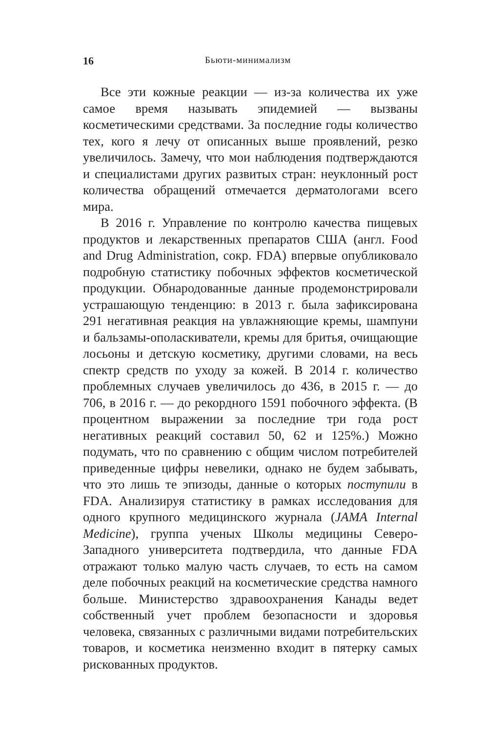16 Бьюти-минимализм
Все эти кожные реакции — из-за количества их уже самое время называть эпидемией — вызваны косметическими средствами. За последние годы количество тех, кого я лечу от описанных выше проявлений, резко увеличилось. Замечу, что мои наблюдения подтверждаются и специалистами других развитых стран: неуклонный рост количества обращений отмечается дерматологами всего мира.
В 2016 г. Управление по контролю качества пищевых продуктов и лекарственных препаратов США (англ. Food and Drug Administration, сокр. FDA) впервые опубликовало подробную статистику побочных эффектов косметической продукции. Обнародованные данные продемонстрировали устрашающую тенденцию: в 2013 г. была зафиксирована 291 негативная реакция на увлажняющие кремы, шампуни и бальзамы-ополаскиватели, кремы для бритья, очищающие лосьоны и детскую косметику, другими словами, на весь спектр средств по уходу за кожей. В 2014 г. количество проблемных случаев увеличилось до 436, в 2015 г. — до 706, в 2016 г. — до рекордного 1591 побочного эффекта. (В процентном выражении за последние три года рост негативных реакций составил 50, 62 и 125%.) Можно подумать, что по сравнению с общим числом потребителей приведенные цифры невелики, однако не будем забывать, что это лишь те эпизоды, данные о которых поступили в FDA. Анализируя статистику в рамках исследования для одного крупного медицинского журнала (JAMA Internal Medicine), группа ученых Школы медицины Северо-Западного университета подтвердила, что данные FDA отражают только малую часть случаев, то есть на самом деле побочных реакций на косметические средства намного больше. Министерство здравоохранения Канады ведет собственный учет проблем безопасности и здоровья человека, связанных с различными видами потребительских товаров, и косметика неизменно входит в пятерку самых рискованных продуктов.